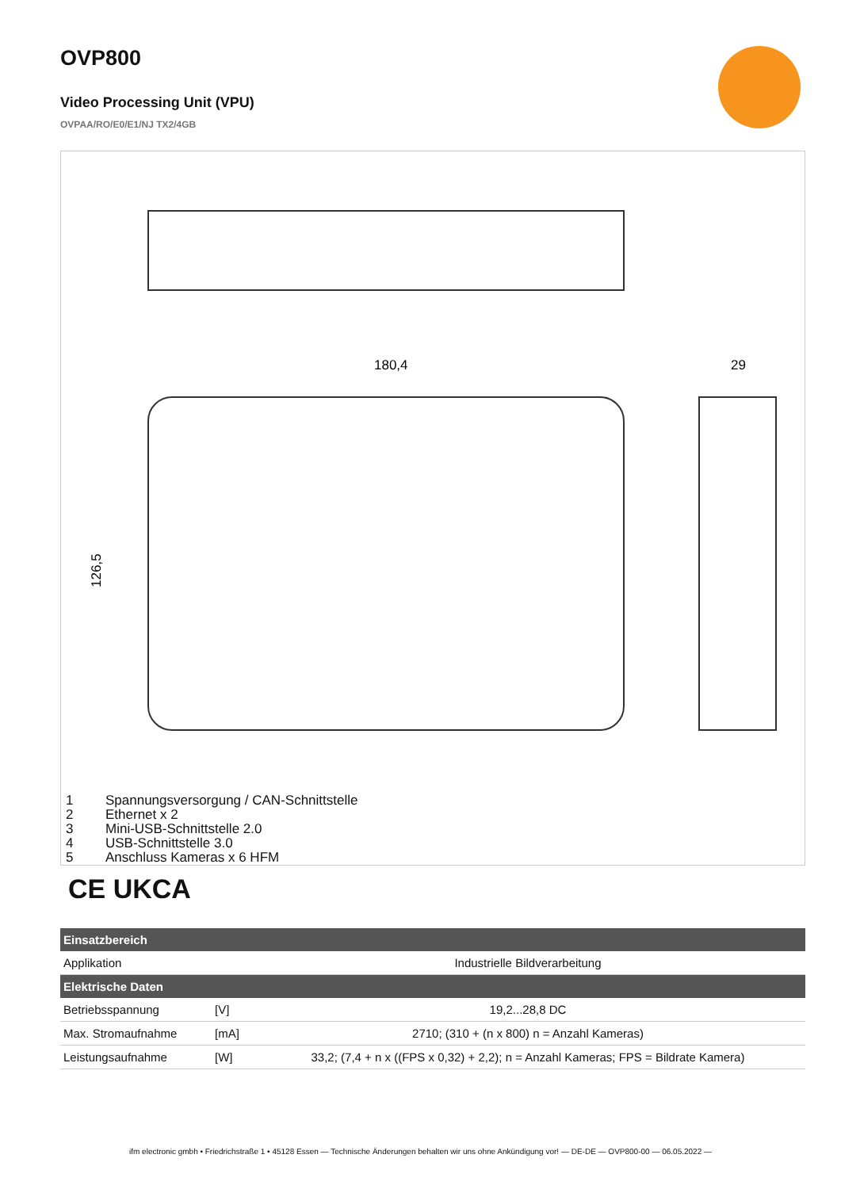OVP800
Video Processing Unit (VPU)
OVPAA/RO/E0/E1/NJ TX2/4GB
180,4
29
126,5
1 Spannungsversorgung / CAN-Schnittstelle
2 Ethernet x 2
3 Mini-USB-Schnittstelle 2.0
4 USB-Schnittstelle 3.0
5 Anschluss Kameras x 6 HFM
CE UKCA
| Einsatzbereich | | |
| --- | --- | --- |
| Applikation | | Industrielle Bildverarbeitung |
| Elektrische Daten | | |
| Betriebsspannung | [V] | 19,2...28,8 DC |
| Max. Stromaufnahme | [mA] | 2710; (310 + (n x 800) n = Anzahl Kameras) |
| Leistungsaufnahme | [W] | 33,2; (7,4 + n x ((FPS x 0,32) + 2,2); n = Anzahl Kameras; FPS = Bildrate Kamera) |
ifm electronic gmbh • Friedrichstraße 1 • 45128 Essen — Technische Änderungen behalten wir uns ohne Ankündigung vor! — DE-DE — OVP800-00 — 06.05.2022 —